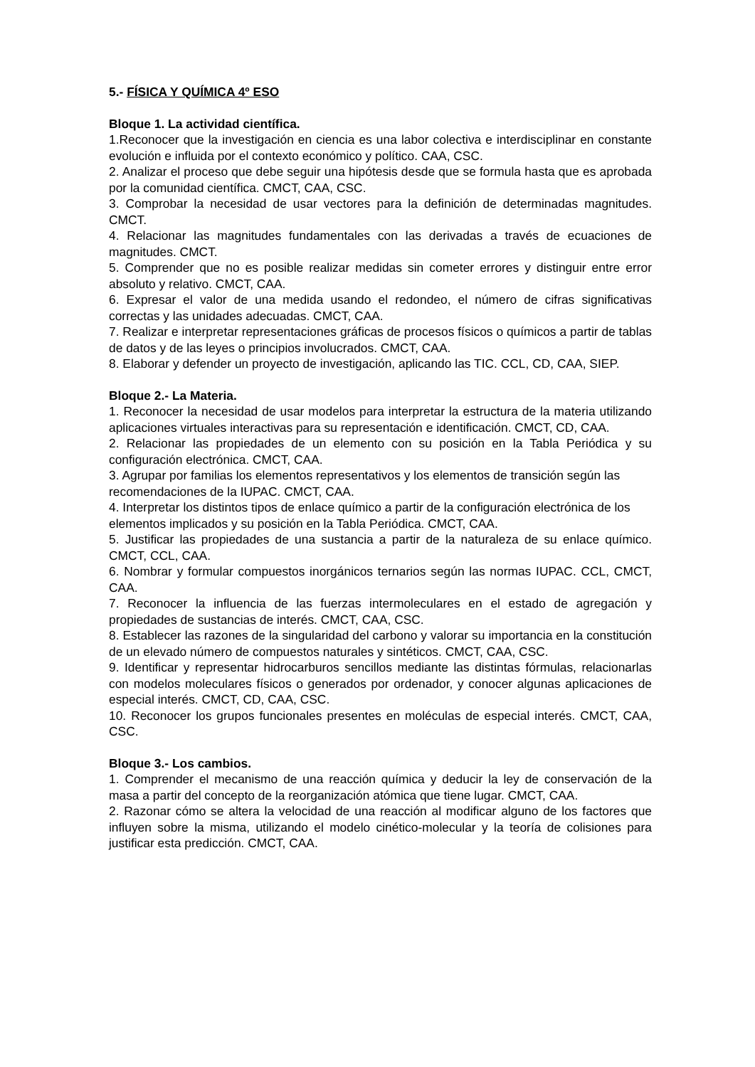5.- FÍSICA Y QUÍMICA 4º ESO
Bloque 1. La actividad científica.
1.Reconocer que la investigación en ciencia es una labor colectiva e interdisciplinar en constante evolución e influida por el contexto económico y político. CAA, CSC.
2. Analizar el proceso que debe seguir una hipótesis desde que se formula hasta que es aprobada por la comunidad científica. CMCT, CAA, CSC.
3. Comprobar la necesidad de usar vectores para la definición de determinadas magnitudes. CMCT.
4. Relacionar las magnitudes fundamentales con las derivadas a través de ecuaciones de magnitudes. CMCT.
5. Comprender que no es posible realizar medidas sin cometer errores y distinguir entre error absoluto y relativo. CMCT, CAA.
6. Expresar el valor de una medida usando el redondeo, el número de cifras significativas correctas y las unidades adecuadas. CMCT, CAA.
7. Realizar e interpretar representaciones gráficas de procesos físicos o químicos a partir de tablas de datos y de las leyes o principios involucrados. CMCT, CAA.
8. Elaborar y defender un proyecto de investigación, aplicando las TIC. CCL, CD, CAA, SIEP.
Bloque 2.- La Materia.
1. Reconocer la necesidad de usar modelos para interpretar la estructura de la materia utilizando aplicaciones virtuales interactivas para su representación e identificación. CMCT, CD, CAA.
2. Relacionar las propiedades de un elemento con su posición en la Tabla Periódica y su configuración electrónica. CMCT, CAA.
3. Agrupar por familias los elementos representativos y los elementos de transición según las
recomendaciones de la IUPAC. CMCT, CAA.
4. Interpretar los distintos tipos de enlace químico a partir de la configuración electrónica de los
elementos implicados y su posición en la Tabla Periódica. CMCT, CAA.
5. Justificar las propiedades de una sustancia a partir de la naturaleza de su enlace químico. CMCT, CCL, CAA.
6. Nombrar y formular compuestos inorgánicos ternarios según las normas IUPAC. CCL, CMCT, CAA.
7. Reconocer la influencia de las fuerzas intermoleculares en el estado de agregación y propiedades de sustancias de interés. CMCT, CAA, CSC.
8. Establecer las razones de la singularidad del carbono y valorar su importancia en la constitución de un elevado número de compuestos naturales y sintéticos. CMCT, CAA, CSC.
9. Identificar y representar hidrocarburos sencillos mediante las distintas fórmulas, relacionarlas con modelos moleculares físicos o generados por ordenador, y conocer algunas aplicaciones de especial interés. CMCT, CD, CAA, CSC.
10. Reconocer los grupos funcionales presentes en moléculas de especial interés. CMCT, CAA, CSC.
Bloque 3.- Los cambios.
1. Comprender el mecanismo de una reacción química y deducir la ley de conservación de la masa a partir del concepto de la reorganización atómica que tiene lugar. CMCT, CAA.
2. Razonar cómo se altera la velocidad de una reacción al modificar alguno de los factores que influyen sobre la misma, utilizando el modelo cinético-molecular y la teoría de colisiones para justificar esta predicción. CMCT, CAA.